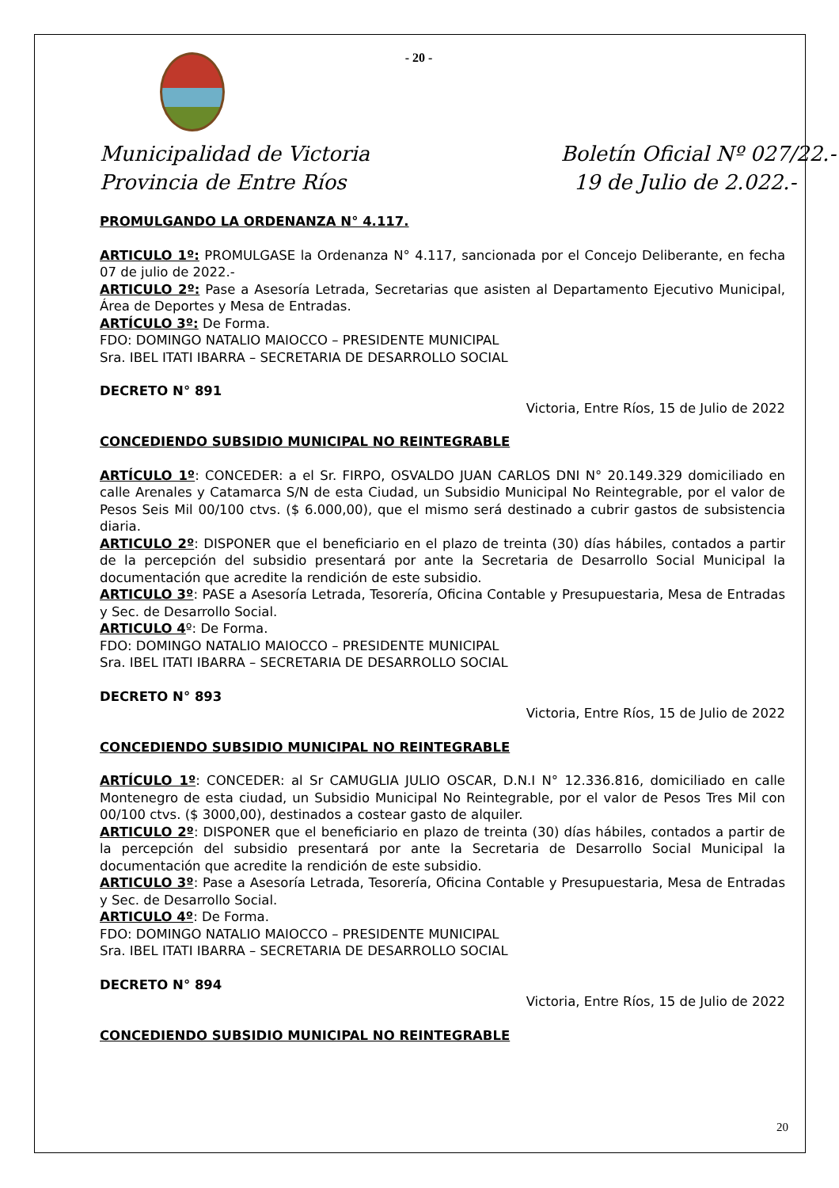- 20 -
Municipalidad de Victoria
Provincia de Entre Ríos
Boletín Oficial Nº 027/22.-
19 de Julio de 2.022.-
PROMULGANDO LA ORDENANZA N° 4.117.
ARTICULO 1º: PROMULGASE la Ordenanza N° 4.117, sancionada por el Concejo Deliberante, en fecha 07 de julio de 2022.-
ARTICULO 2º: Pase a Asesoría Letrada, Secretarias que asisten al Departamento Ejecutivo Municipal, Área de Deportes y Mesa de Entradas.
ARTÍCULO 3º: De Forma.
FDO: DOMINGO NATALIO MAIOCCO – PRESIDENTE MUNICIPAL
Sra. IBEL ITATI IBARRA – SECRETARIA DE DESARROLLO SOCIAL
DECRETO N° 891
Victoria, Entre Ríos, 15 de Julio de 2022
CONCEDIENDO SUBSIDIO MUNICIPAL NO REINTEGRABLE
ARTÍCULO 1º: CONCEDER: a el Sr. FIRPO, OSVALDO JUAN CARLOS DNI N° 20.149.329 domiciliado en calle Arenales y Catamarca S/N de esta Ciudad, un Subsidio Municipal No Reintegrable, por el valor de Pesos Seis Mil 00/100 ctvs. ($ 6.000,00), que el mismo será destinado a cubrir gastos de subsistencia diaria.
ARTICULO 2º: DISPONER que el beneficiario en el plazo de treinta (30) días hábiles, contados a partir de la percepción del subsidio presentará por ante la Secretaria de Desarrollo Social Municipal la documentación que acredite la rendición de este subsidio.
ARTICULO 3º: PASE a Asesoría Letrada, Tesorería, Oficina Contable y Presupuestaria, Mesa de Entradas y Sec. de Desarrollo Social.
ARTICULO 4º: De Forma.
FDO: DOMINGO NATALIO MAIOCCO – PRESIDENTE MUNICIPAL
Sra. IBEL ITATI IBARRA – SECRETARIA DE DESARROLLO SOCIAL
DECRETO N° 893
Victoria, Entre Ríos, 15 de Julio de 2022
CONCEDIENDO SUBSIDIO MUNICIPAL NO REINTEGRABLE
ARTÍCULO 1º: CONCEDER: al Sr CAMUGLIA JULIO OSCAR, D.N.I N° 12.336.816, domiciliado en calle Montenegro de esta ciudad, un Subsidio Municipal No Reintegrable, por el valor de Pesos Tres Mil con 00/100 ctvs. ($ 3000,00), destinados a costear gasto de alquiler.
ARTICULO 2º: DISPONER que el beneficiario en plazo de treinta (30) días hábiles, contados a partir de la percepción del subsidio presentará por ante la Secretaria de Desarrollo Social Municipal la documentación que acredite la rendición de este subsidio.
ARTICULO 3º: Pase a Asesoría Letrada, Tesorería, Oficina Contable y Presupuestaria, Mesa de Entradas y Sec. de Desarrollo Social.
ARTICULO 4º: De Forma.
FDO: DOMINGO NATALIO MAIOCCO – PRESIDENTE MUNICIPAL
Sra. IBEL ITATI IBARRA – SECRETARIA DE DESARROLLO SOCIAL
DECRETO N° 894
Victoria, Entre Ríos, 15 de Julio de 2022
CONCEDIENDO SUBSIDIO MUNICIPAL NO REINTEGRABLE
20